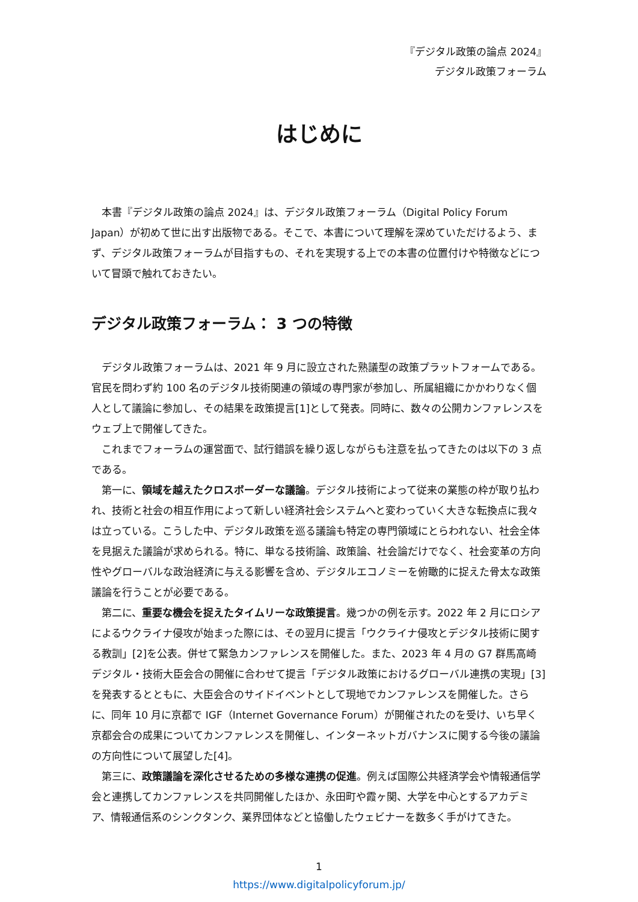『デジタル政策の論点 2024』
デジタル政策フォーラム
はじめに
本書『デジタル政策の論点 2024』は、デジタル政策フォーラム（Digital Policy Forum Japan）が初めて世に出す出版物である。そこで、本書について理解を深めていただけるよう、まず、デジタル政策フォーラムが目指すもの、それを実現する上での本書の位置付けや特徴などについて冒頭で触れておきたい。
デジタル政策フォーラム： 3 つの特徴
デジタル政策フォーラムは、2021 年 9 月に設立された熟議型の政策プラットフォームである。官民を問わず約 100 名のデジタル技術関連の領域の専門家が参加し、所属組織にかかわりなく個人として議論に参加し、その結果を政策提言[1]として発表。同時に、数々の公開カンファレンスをウェブ上で開催してきた。
これまでフォーラムの運営面で、試行錯誤を繰り返しながらも注意を払ってきたのは以下の 3 点である。
第一に、領域を越えたクロスボーダーな議論。デジタル技術によって従来の業態の枠が取り払われ、技術と社会の相互作用によって新しい経済社会システムへと変わっていく大きな転換点に我々は立っている。こうした中、デジタル政策を巡る議論も特定の専門領域にとらわれない、社会全体を見据えた議論が求められる。特に、単なる技術論、政策論、社会論だけでなく、社会変革の方向性やグローバルな政治経済に与える影響を含め、デジタルエコノミーを俯瞰的に捉えた骨太な政策議論を行うことが必要である。
第二に、重要な機会を捉えたタイムリーな政策提言。幾つかの例を示す。2022 年 2 月にロシアによるウクライナ侵攻が始まった際には、その翌月に提言「ウクライナ侵攻とデジタル技術に関する教訓」[2]を公表。併せて緊急カンファレンスを開催した。また、2023 年 4 月の G7 群馬高崎デジタル・技術大臣会合の開催に合わせて提言「デジタル政策におけるグローバル連携の実現」[3]を発表するとともに、大臣会合のサイドイベントとして現地でカンファレンスを開催した。さらに、同年 10 月に京都で IGF（Internet Governance Forum）が開催されたのを受け、いち早く京都会合の成果についてカンファレンスを開催し、インターネットガバナンスに関する今後の議論の方向性について展望した[4]。
第三に、政策議論を深化させるための多様な連携の促進。例えば国際公共経済学会や情報通信学会と連携してカンファレンスを共同開催したほか、永田町や霞ヶ関、大学を中心とするアカデミア、情報通信系のシンクタンク、業界団体などと協働したウェビナーを数多く手がけてきた。
1
https://www.digitalpolicyforum.jp/